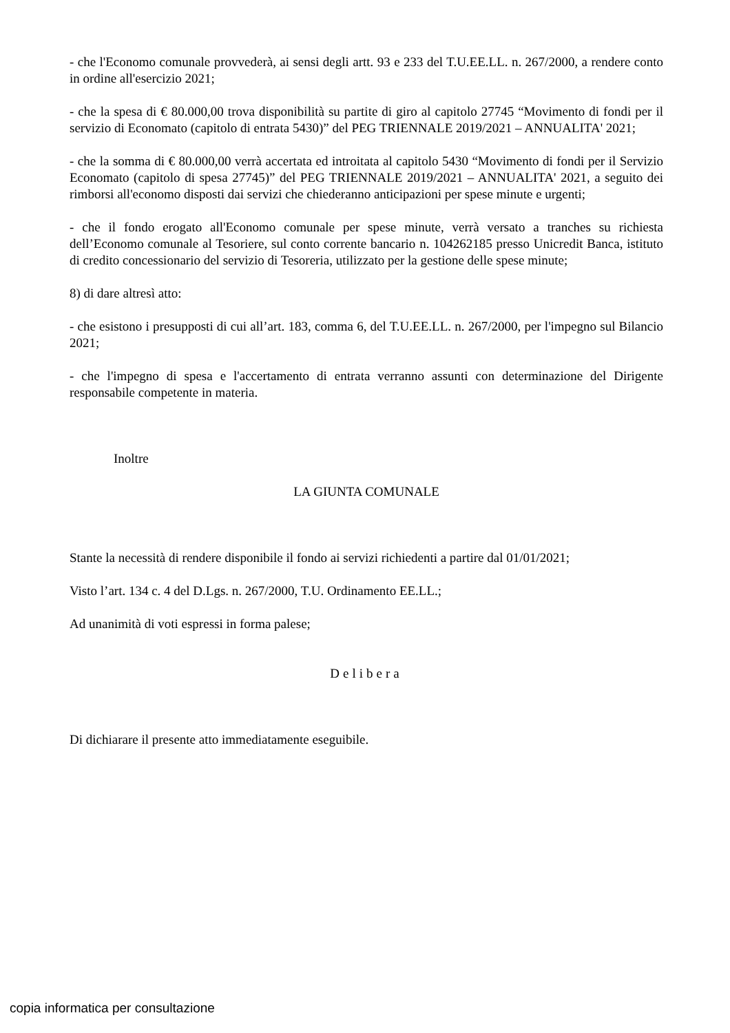- che l'Economo comunale provvederà, ai sensi degli artt. 93 e 233 del T.U.EE.LL. n. 267/2000, a rendere conto in ordine all'esercizio 2021;
- che la spesa di € 80.000,00 trova disponibilità su partite di giro al capitolo 27745 “Movimento di fondi per il servizio di Economato (capitolo di entrata 5430)” del PEG TRIENNALE 2019/2021 – ANNUALITA' 2021;
- che la somma di € 80.000,00 verrà accertata ed introitata al capitolo 5430 “Movimento di fondi per il Servizio Economato (capitolo di spesa 27745)” del PEG TRIENNALE 2019/2021 – ANNUALITA' 2021, a seguito dei rimborsi all'economo disposti dai servizi che chiederanno anticipazioni per spese minute e urgenti;
- che il fondo erogato all'Economo comunale per spese minute, verrà versato a tranches su richiesta dell’Economo comunale al Tesoriere, sul conto corrente bancario n. 104262185 presso Unicredit Banca, istituto di credito concessionario del servizio di Tesoreria, utilizzato per la gestione delle spese minute;
8) di dare altresì atto:
- che esistono i presupposti di cui all’art. 183, comma 6, del T.U.EE.LL. n. 267/2000, per l'impegno sul Bilancio 2021;
- che l'impegno di spesa e l'accertamento di entrata verranno assunti con determinazione del Dirigente responsabile competente in materia.
Inoltre
LA GIUNTA COMUNALE
Stante la necessità di rendere disponibile il fondo ai servizi richiedenti a partire dal 01/01/2021;
Visto l’art. 134 c. 4 del D.Lgs. n. 267/2000, T.U. Ordinamento EE.LL.;
Ad unanimità di voti espressi in forma palese;
Delibera
Di dichiarare il presente atto immediatamente eseguibile.
copia informatica per consultazione